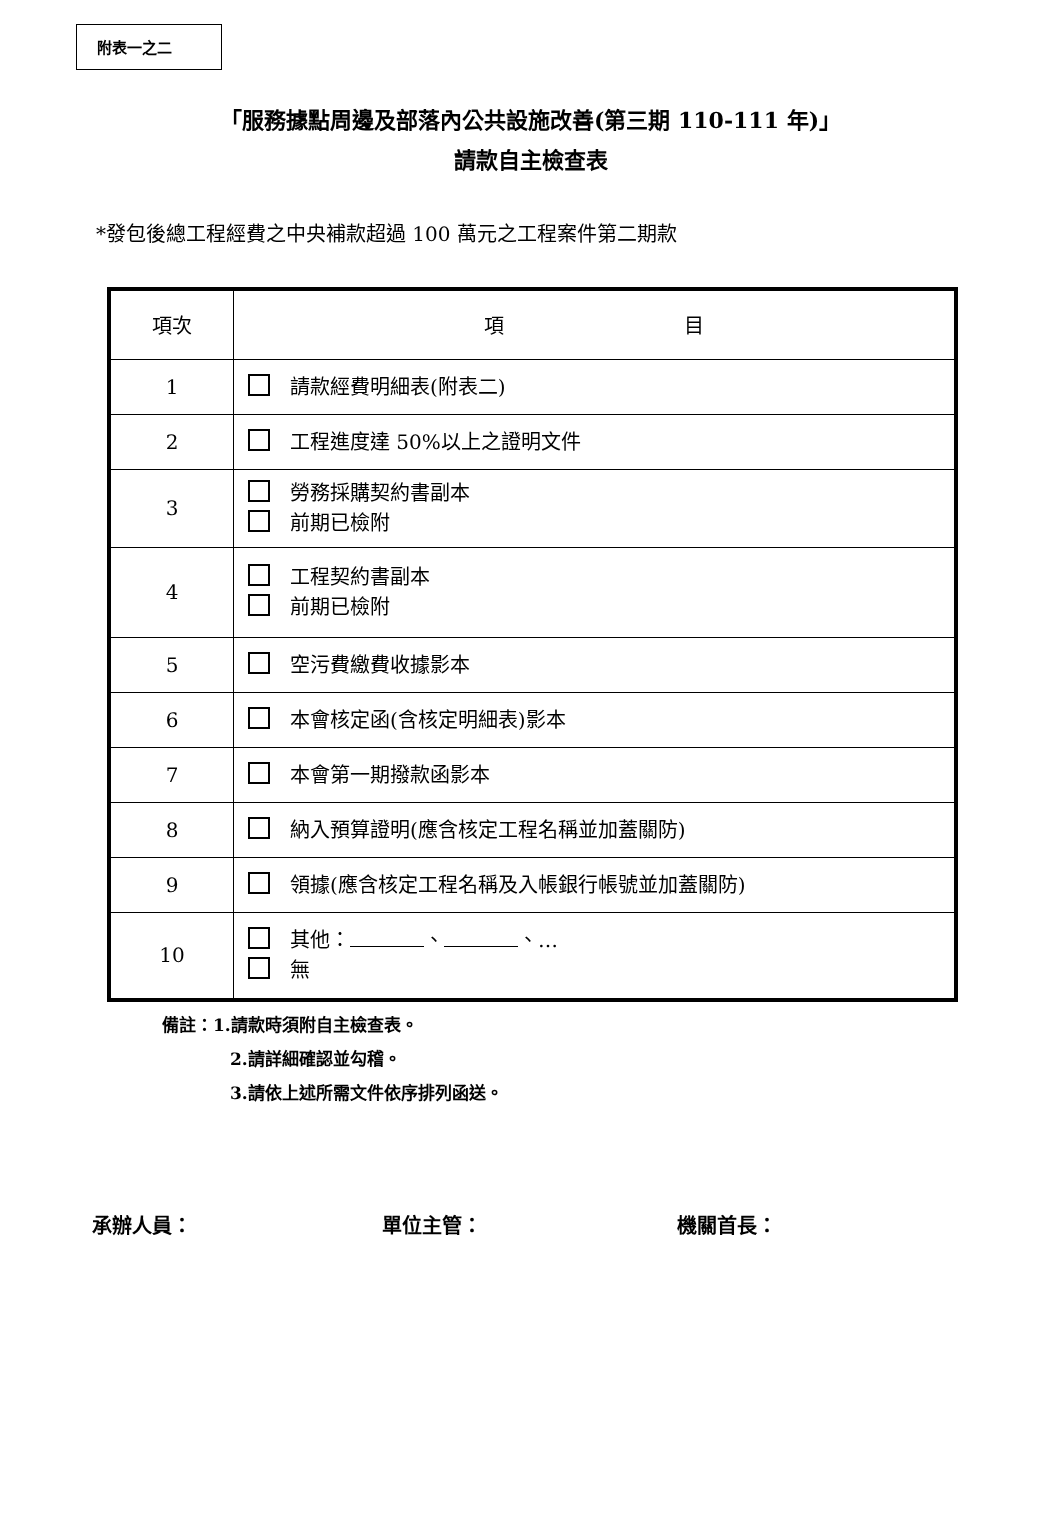附表一之二
「服務據點周邊及部落內公共設施改善(第三期 110-111 年)」
請款自主檢查表
*發包後總工程經費之中央補款超過 100 萬元之工程案件第二期款
| 項次 | 項 目 |
| --- | --- |
| 1 | 請款經費明細表(附表二) |
| 2 | 工程進度達 50%以上之證明文件 |
| 3 | 勞務採購契約書副本 前期已檢附 |
| 4 | 工程契約書副本 前期已檢附 |
| 5 | 空污費繳費收據影本 |
| 6 | 本會核定函(含核定明細表)影本 |
| 7 | 本會第一期撥款函影本 |
| 8 | 納入預算證明(應含核定工程名稱並加蓋關防) |
| 9 | 領據(應含核定工程名稱及入帳銀行帳號並加蓋關防) |
| 10 | 其他： 、 、… 無 |
備註：1.請款時須附自主檢查表。
2.請詳細確認並勾稽。
3.請依上述所需文件依序排列函送。
承辦人員： 單位主管： 機關首長：